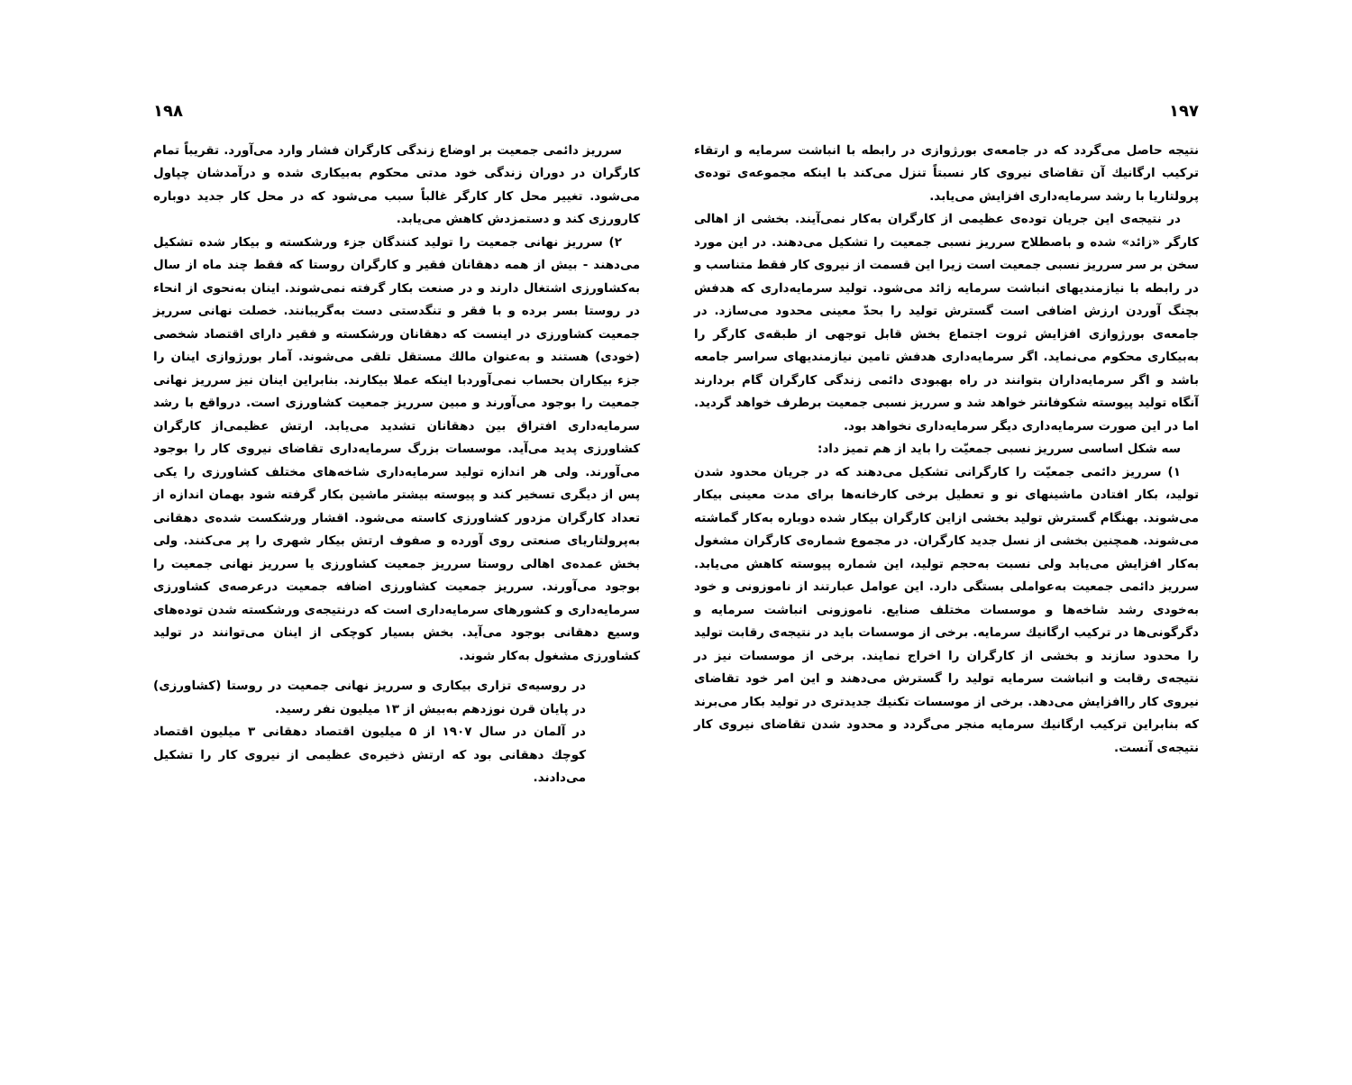۱۹۷
نتیجه حاصل می‌گردد که در جامعه‌ی بورژوازی در رابطه با انباشت سرمایه و ارتقاء ترکیب ارگانیك آن تقاضای نیروی کار نسبتاً تنزل می‌کند با اینکه مجموعه‌ی توده‌ی پرولتاریا با رشد سرمایه‌داری افزایش می‌یابد.
در نتیجه‌ی این جریان توده‌ی عظیمی از کارگران به‌کار نمی‌آیند. بخشی از اهالی کارگر «زائد» شده و باصطلاح سرریز نسبی جمعیت را تشکیل می‌دهند. در این مورد سخن بر سر سرریز نسبی جمعیت است زیرا این قسمت از نیروی کار فقط متناسب و در رابطه با نیازمندیهای انباشت سرمایه زائد می‌شود. تولید سرمایه‌داری که هدفش بچنگ آوردن ارزش اضافی است گسترش تولید را بحدّ معینی محدود می‌سازد. در جامعه‌ی بورژوازی افزایش ثروت اجتماع بخش قابل توجهی از طبقه‌ی کارگر را به‌بیکاری محکوم می‌نماید. اگر سرمایه‌داری هدفش تامین نیازمندیهای سراسر جامعه باشد و اگر سرمایه‌داران بتوانند در راه بهبودی دائمی زندگی کارگران گام بردارند آنگاه تولید پیوسته شکوفانتر خواهد شد و سرریز نسبی جمعیت برطرف خواهد گردید. اما در این صورت سرمایه‌داری دیگر سرمایه‌داری نخواهد بود.
سه شکل اساسی سرریز نسبی جمعیّت را باید از هم تمیز داد:
۱) سرریز دائمی جمعیّت را کارگرانی تشکیل می‌دهند که در جریان محدود شدن تولید، بکار افتادن ماشینهای نو و تعطیل برخی کارخانه‌ها برای مدت معینی بیکار می‌شوند. بهنگام گسترش تولید بخشی ازاین کارگران بیکار شده دوباره به‌کار گماشته می‌شوند. همچنین بخشی از نسل جدید کارگران. در مجموع شماره‌ی کارگران مشغول به‌کار افزایش می‌یابد ولی نسبت به‌حجم تولید، این شماره پیوسته کاهش می‌یابد. سرریز دائمی جمعیت به‌عواملی بستگی دارد. این عوامل عبارتند از ناموزونی و خود به‌خودی رشد شاخه‌ها و موسسات مختلف صنایع. ناموزونی انباشت سرمایه و دگرگونی‌ها در ترکیب ارگانیك سرمایه. برخی از موسسات باید در نتیجه‌ی رقابت تولید را محدود سازند و بخشی از کارگران را اخراج نمایند. برخی از موسسات نیز در نتیجه‌ی رقابت و انباشت سرمایه تولید را گسترش می‌دهند و این امر خود تقاضای نیروی کار راافزایش می‌دهد. برخی از موسسات تکنیك جدیدتری در تولید بکار می‌برند که بنابراین ترکیب ارگانیك سرمایه منجر می‌گردد و محدود شدن تقاضای نیروی کار نتیجه‌ی آنست.
۱۹۸
سرریز دائمی جمعیت بر اوضاع زندگی کارگران فشار وارد می‌آورد. تقریباً تمام کارگران در دوران زندگی خود مدتی محکوم به‌بیکاری شده و درآمدشان چپاول می‌شود. تغییر محل کار کارگر غالباً سبب می‌شود که در محل کار جدید دوباره کارورزی کند و دستمزدش کاهش می‌یابد.
۲) سرریز نهانی جمعیت را تولید کنندگان جزء ورشکسته و بیکار شده تشکیل می‌دهند - بیش از همه دهقانان فقیر و کارگران روستا که فقط چند ماه از سال به‌کشاورزی اشتغال دارند و در صنعت بکار گرفته نمی‌شوند. اینان به‌نحوی از انحاء در روستا بسر برده و با فقر و تنگدستی دست به‌گریبانند. خصلت نهانی سرریز جمعیت کشاورزی در اینست که دهقانان ورشکسته و فقیر دارای اقتصاد شخصی (خودی) هستند و به‌عنوان مالك مستقل تلقی می‌شوند. آمار بورژوازی اینان را جزء بیکاران بحساب نمی‌آوردبا اینکه عملا بیکارند. بنابراین اینان نیز سرریز نهانی جمعیت را بوجود می‌آورند و مبین سرریز جمعیت کشاورزی است. درواقع با رشد سرمایه‌داری افتراق بین دهقانان تشدید می‌یابد. ارتش عظیمی‌از کارگران کشاورزی پدید می‌آید. موسسات بزرگ سرمایه‌داری تقاضای نیروی کار را بوجود می‌آورند. ولی هر اندازه تولید سرمایه‌داری شاخه‌های مختلف کشاورزی را یکی پس از دیگری تسخیر کند و پیوسته بیشتر ماشین بکار گرفته شود بهمان اندازه از تعداد کارگران مزدور کشاورزی کاسته می‌شود. اقشار ورشکست شده‌ی دهقانی به‌پرولتاریای صنعتی روی آورده و صفوف ارتش بیکار شهری را پر می‌کنند. ولی بخش عمده‌ی اهالی روستا سرریز جمعیت کشاورزی یا سرریز نهانی جمعیت را بوجود می‌آورند. سرریز جمعیت کشاورزی اضافه جمعیت درعرصه‌ی کشاورزی سرمایه‌داری و کشورهای سرمایه‌داری است که درنتیجه‌ی ورشکسته شدن توده‌های وسیع دهقانی بوجود می‌آید. بخش بسیار کوچکی از اینان می‌توانند در تولید کشاورزی مشغول به‌کار شوند.
در روسیه‌ی تزاری بیکاری و سرریز نهانی جمعیت در روستا (کشاورزی) در پایان قرن نوزدهم به‌بیش از ۱۳ میلیون نفر رسید.
در آلمان در سال ۱۹۰۷ از ۵ میلیون اقتصاد دهقانی ۳ میلیون اقتصاد کوچك دهقانی بود که ارتش ذخیره‌ی عظیمی از نیروی کار را تشکیل می‌دادند.